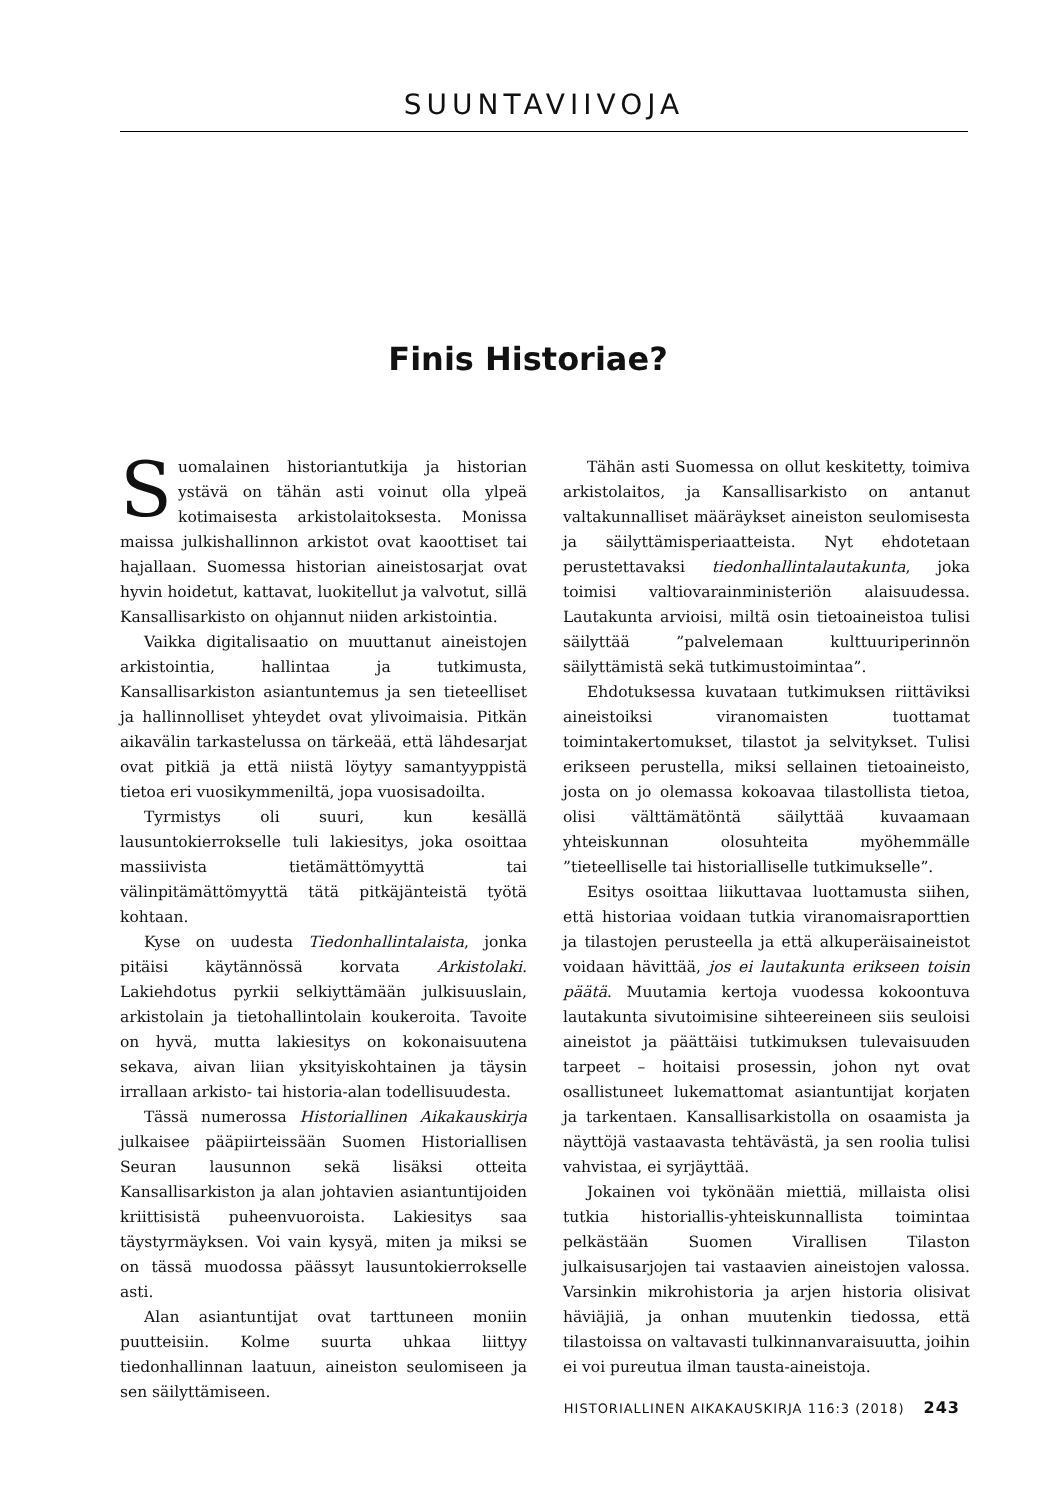SUUNTAVIIVOJA
Finis Historiae?
Suomalainen historiantutkija ja historian ystävä on tähän asti voinut olla ylpeä kotimaisesta arkistolaitoksesta. Monissa maissa julkishallinnon arkistot ovat kaoottiset tai hajallaan. Suomessa historian aineistosarjat ovat hyvin hoidetut, kattavat, luokitellut ja valvotut, sillä Kansallisarkisto on ohjannut niiden arkistointia.
Vaikka digitalisaatio on muuttanut aineistojen arkistointia, hallintaa ja tutkimusta, Kansallisarkiston asiantuntemus ja sen tieteelliset ja hallinnolliset yhteydet ovat ylivoimaisia. Pitkän aikavälin tarkastelussa on tärkeää, että lähdesarjat ovat pitkiä ja että niistä löytyy samantyyppistä tietoa eri vuosikymmeniltä, jopa vuosisadoilta.
Tyrmistys oli suuri, kun kesällä lausuntokierrokselle tuli lakiesitys, joka osoittaa massiivista tietämättömyyttä tai välinpitämättömyyttä tätä pitkäjänteistä työtä kohtaan.
Kyse on uudesta Tiedonhallintalaista, jonka pitäisi käytännössä korvata Arkistolaki. Lakiehdotus pyrkii selkiyttämään julkisuuslain, arkistolain ja tietohallintolain koukeroita. Tavoite on hyvä, mutta lakiesitys on kokonaisuutena sekava, aivan liian yksityiskohtainen ja täysin irrallaan arkisto- tai historia-alan todellisuudesta.
Tässä numerossa Historiallinen Aikakauskirja julkaisee pääpiirteissään Suomen Historiallisen Seuran lausunnon sekä lisäksi otteita Kansallisarkiston ja alan johtavien asiantuntijoiden kriittisistä puheenvuoroista. Lakiesitys saa täystyrmäyksen. Voi vain kysyä, miten ja miksi se on tässä muodossa päässyt lausuntokierrokselle asti.
Alan asiantuntijat ovat tarttuneen moniin puutteisiin. Kolme suurta uhkaa liittyy tiedonhallinnan laatuun, aineiston seulomiseen ja sen säilyttämiseen.
Tähän asti Suomessa on ollut keskitetty, toimiva arkistolaitos, ja Kansallisarkisto on antanut valtakunnalliset määräykset aineiston seulomisesta ja säilyttämisperiaatteista. Nyt ehdotetaan perustettavaksi tiedonhallintalautakunta, joka toimisi valtiovarainministeriön alaisuudessa. Lautakunta arvioisi, miltä osin tietoaineistoa tulisi säilyttää ”palvelemaan kulttuuriperinnön säilyttämistä sekä tutkimustoimintaa”.
Ehdotuksessa kuvataan tutkimuksen riittäviksi aineistoiksi viranomaisten tuottamat toimintakertomukset, tilastot ja selvitykset. Tulisi erikseen perustella, miksi sellainen tietoaineisto, josta on jo olemassa kokoavaa tilastollista tietoa, olisi välttämätöntä säilyttää kuvaamaan yhteiskunnan olosuhteita myöhemmälle ”tieteelliselle tai historialliselle tutkimukselle”.
Esitys osoittaa liikuttavaa luottamusta siihen, että historiaa voidaan tutkia viranomaisraporttien ja tilastojen perusteella ja että alkuperäisaineistot voidaan hävittää, jos ei lautakunta erikseen toisin päätä. Muutamia kertoja vuodessa kokoontuva lautakunta sivutoimisine sihteereineen siis seuloisi aineistot ja päättäisi tutkimuksen tulevaisuuden tarpeet – hoitaisi prosessin, johon nyt ovat osallistuneet lukemattomat asiantuntijat korjaten ja tarkentaen. Kansallisarkistolla on osaamista ja näyttöjä vastaavasta tehtävästä, ja sen roolia tulisi vahvistaa, ei syrjäyttää.
Jokainen voi tykönään miettiä, millaista olisi tutkia historiallis-yhteiskunnallista toimintaa pelkästään Suomen Virallisen Tilaston julkaisusarjojen tai vastaavien aineistojen valossa. Varsinkin mikrohistoria ja arjen historia olisivat häviäjiä, ja onhan muutenkin tiedossa, että tilastoissa on valtavasti tulkinnanvaraisuutta, joihin ei voi pureutua ilman tausta-aineistoja.
HISTORIALLINEN AIKAKAUSKIRJA 116:3 (2018) 243